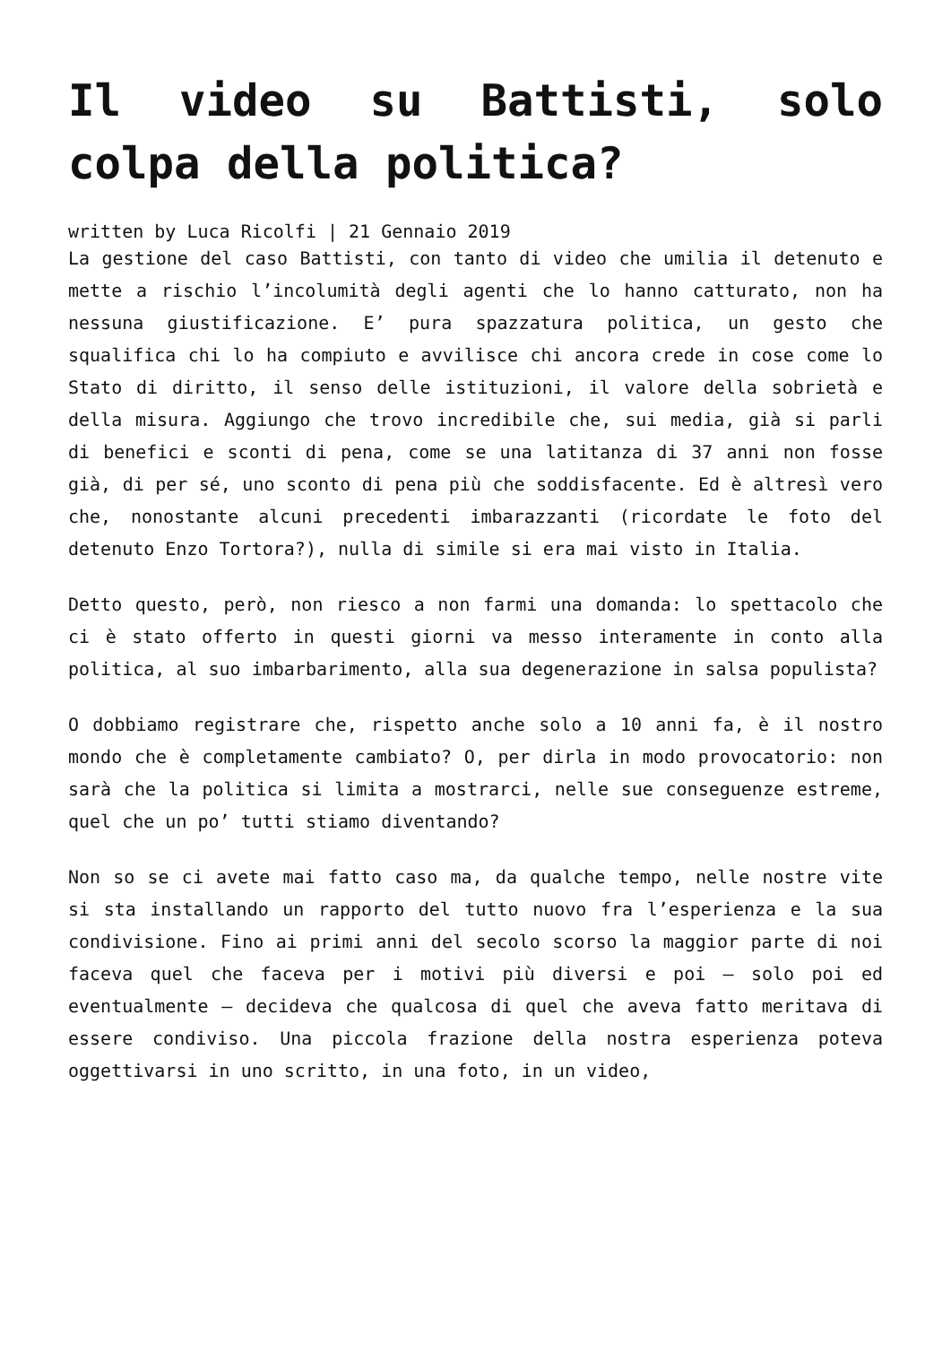Il video su Battisti, solo colpa della politica?
written by Luca Ricolfi | 21 Gennaio 2019
La gestione del caso Battisti, con tanto di video che umilia il detenuto e mette a rischio l’incolumità degli agenti che lo hanno catturato, non ha nessuna giustificazione. E’ pura spazzatura politica, un gesto che squalifica chi lo ha compiuto e avvilisce chi ancora crede in cose come lo Stato di diritto, il senso delle istituzioni, il valore della sobrietà e della misura. Aggiungo che trovo incredibile che, sui media, già si parli di benefici e sconti di pena, come se una latitanza di 37 anni non fosse già, di per sé, uno sconto di pena più che soddisfacente. Ed è altresì vero che, nonostante alcuni precedenti imbarazzanti (ricordate le foto del detenuto Enzo Tortora?), nulla di simile si era mai visto in Italia.
Detto questo, però, non riesco a non farmi una domanda: lo spettacolo che ci è stato offerto in questi giorni va messo interamente in conto alla politica, al suo imbarbarimento, alla sua degenerazione in salsa populista?
O dobbiamo registrare che, rispetto anche solo a 10 anni fa, è il nostro mondo che è completamente cambiato? O, per dirla in modo provocatorio: non sarà che la politica si limita a mostrarci, nelle sue conseguenze estreme, quel che un po’ tutti stiamo diventando?
Non so se ci avete mai fatto caso ma, da qualche tempo, nelle nostre vite si sta installando un rapporto del tutto nuovo fra l’esperienza e la sua condivisione. Fino ai primi anni del secolo scorso la maggior parte di noi faceva quel che faceva per i motivi più diversi e poi – solo poi ed eventualmente – decideva che qualcosa di quel che aveva fatto meritava di essere condiviso. Una piccola frazione della nostra esperienza poteva oggettivarsi in uno scritto, in una foto, in un video,